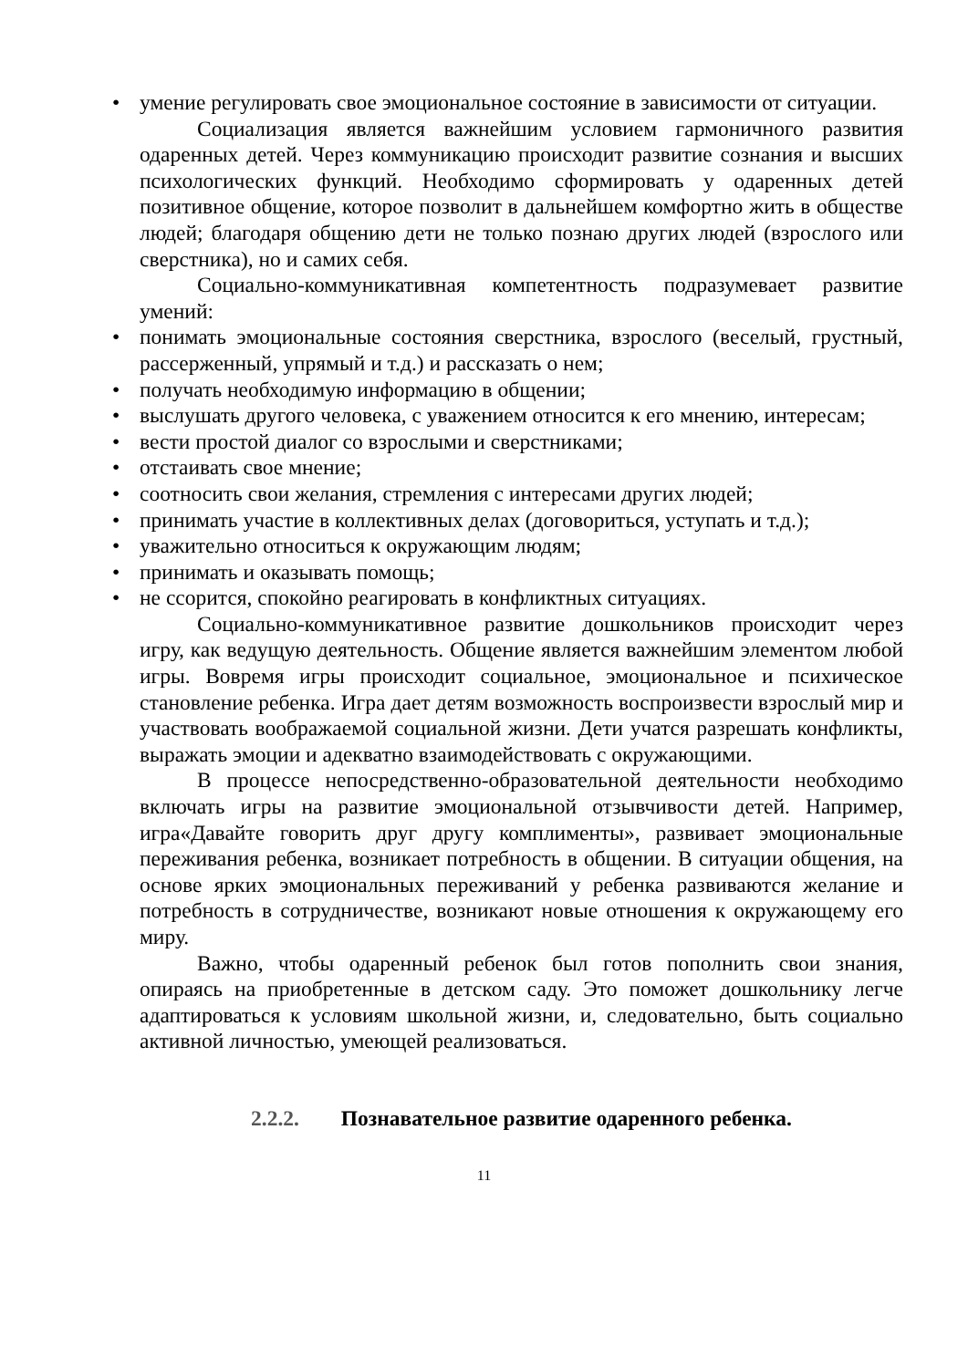• умение регулировать свое эмоциональное состояние в зависимости от ситуации.
Социализация является важнейшим условием гармоничного развития одаренных детей. Через коммуникацию происходит развитие сознания и высших психологических функций. Необходимо сформировать у одаренных детей позитивное общение, которое позволит в дальнейшем комфортно жить в обществе людей; благодаря общению дети не только познаю других людей (взрослого или сверстника), но и самих себя.
Социально-коммуникативная компетентность подразумевает развитие умений:
• понимать эмоциональные состояния сверстника, взрослого (веселый, грустный, рассерженный, упрямый и т.д.) и рассказать о нем;
• получать необходимую информацию в общении;
• выслушать другого человека, с уважением относится к его мнению, интересам;
• вести простой диалог со взрослыми и сверстниками;
• отстаивать свое мнение;
• соотносить свои желания, стремления с интересами других людей;
• принимать участие в коллективных делах (договориться, уступать и т.д.);
• уважительно относиться к окружающим людям;
• принимать и оказывать помощь;
• не ссорится, спокойно реагировать в конфликтных ситуациях.
Социально-коммуникативное развитие дошкольников происходит через игру, как ведущую деятельность. Общение является важнейшим элементом любой игры. Вовремя игры происходит социальное, эмоциональное и психическое становление ребенка. Игра дает детям возможность воспроизвести взрослый мир и участвовать воображаемой социальной жизни. Дети учатся разрешать конфликты, выражать эмоции и адекватно взаимодействовать с окружающими.
В процессе непосредственно-образовательной деятельности необходимо включать игры на развитие эмоциональной отзывчивости детей. Например, игра«Давайте говорить друг другу комплименты», развивает эмоциональные переживания ребенка, возникает потребность в общении. В ситуации общения, на основе ярких эмоциональных переживаний у ребенка развиваются желание и потребность в сотрудничестве, возникают новые отношения к окружающему его миру.
Важно, чтобы одаренный ребенок был готов пополнить свои знания, опираясь на приобретенные в детском саду. Это поможет дошкольнику легче адаптироваться к условиям школьной жизни, и, следовательно, быть социально активной личностью, умеющей реализоваться.
2.2.2. Познавательное развитие одаренного ребенка.
11